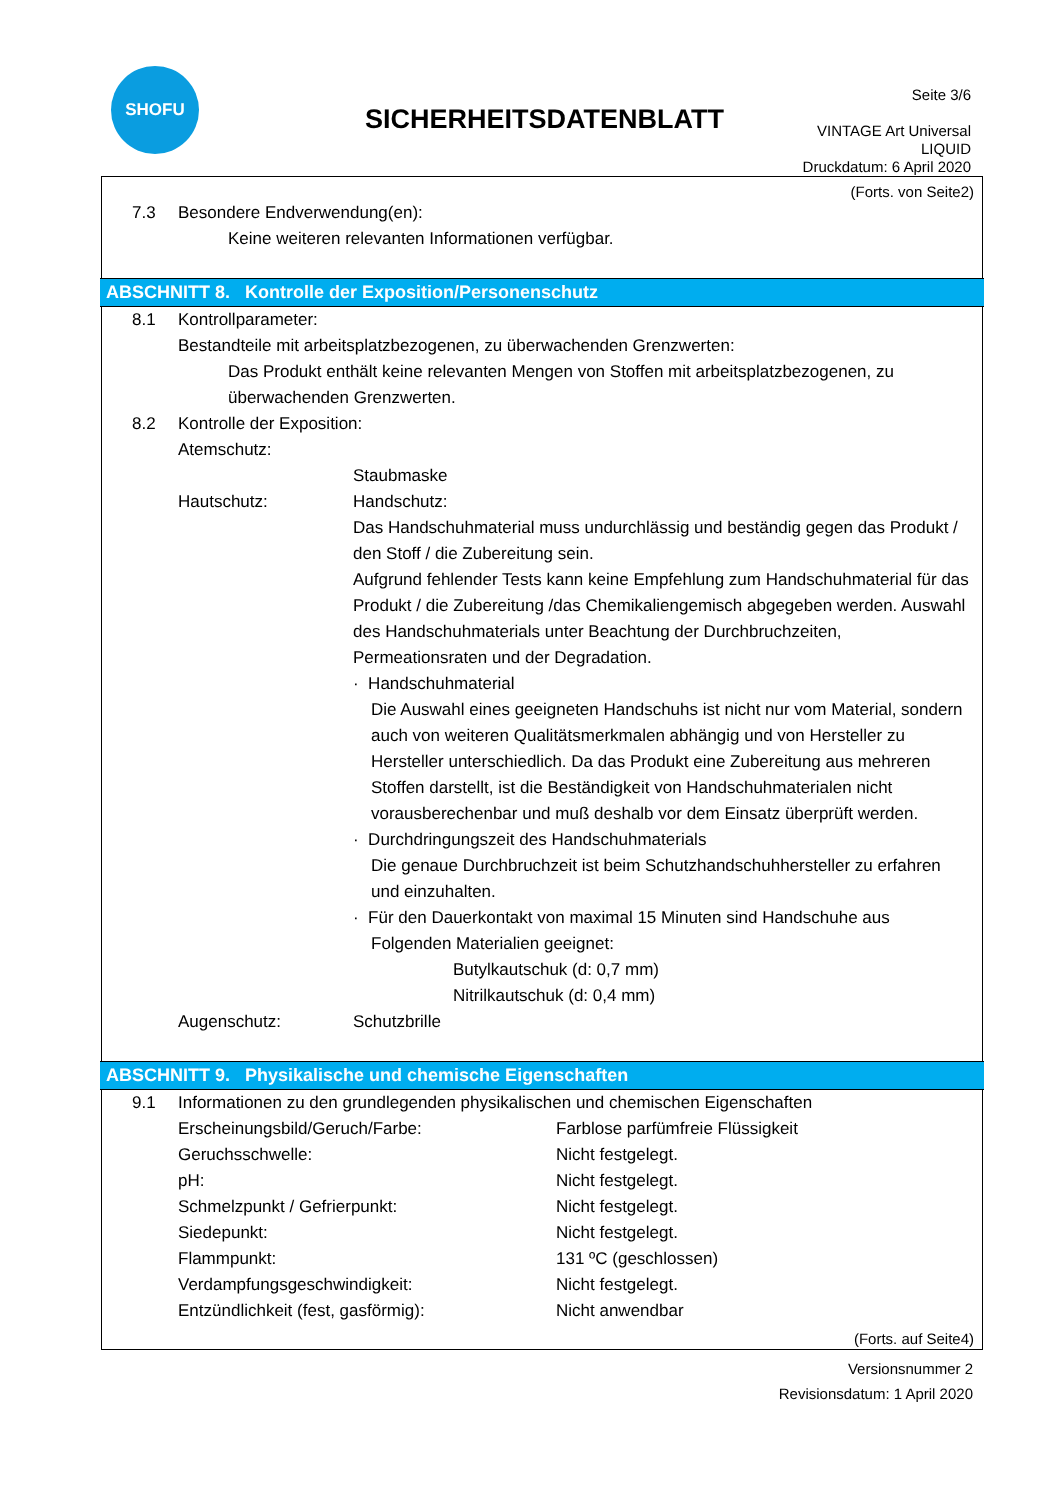SHOFU
SICHERHEITSDATENBLATT
Seite 3/6
VINTAGE Art Universal
LIQUID
Druckdatum: 6 April 2020
(Forts. von Seite2)
7.3 Besondere Endverwendung(en):
Keine weiteren relevanten Informationen verfügbar.
ABSCHNITT 8. Kontrolle der Exposition/Personenschutz
8.1 Kontrollparameter:
Bestandteile mit arbeitsplatzbezogenen, zu überwachenden Grenzwerten:
Das Produkt enthält keine relevanten Mengen von Stoffen mit arbeitsplatzbezogenen, zu überwachenden Grenzwerten.
8.2 Kontrolle der Exposition:
| Atemschutz: | |
| | Staubmaske |
| Hautschutz: | Handschutz: Das Handschuhmaterial muss undurchlässig und beständig gegen das Produkt / den Stoff / die Zubereitung sein. Aufgrund fehlender Tests kann keine Empfehlung zum Handschuhmaterial für das Produkt / die Zubereitung /das Chemikaliengemisch abgegeben werden. Auswahl des Handschuhmaterials unter Beachtung der Durchbruchzeiten, Permeationsraten und der Degradation. · Handschuhmaterial Die Auswahl eines geeigneten Handschuhs ist nicht nur vom Material, sondern auch von weiteren Qualitätsmerkmalen abhängig und von Hersteller zu Hersteller unterschiedlich. Da das Produkt eine Zubereitung aus mehreren Stoffen darstellt, ist die Beständigkeit von Handschuhmaterialen nicht vorausberechenbar und muß deshalb vor dem Einsatz überprüft werden. · Durchdringungszeit des Handschuhmaterials Die genaue Durchbruchzeit ist beim Schutzhandschuhhersteller zu erfahren und einzuhalten. · Für den Dauerkontakt von maximal 15 Minuten sind Handschuhe aus Folgenden Materialien geeignet: Butylkautschuk (d: 0,7 mm) Nitrilkautschuk (d: 0,4 mm) |
| Augenschutz: | Schutzbrille |
ABSCHNITT 9. Physikalische und chemische Eigenschaften
9.1 Informationen zu den grundlegenden physikalischen und chemischen Eigenschaften
| Erscheinungsbild/Geruch/Farbe: | Farblose parfümfreie Flüssigkeit |
| Geruchsschwelle: | Nicht festgelegt. |
| pH: | Nicht festgelegt. |
| Schmelzpunkt / Gefrierpunkt: | Nicht festgelegt. |
| Siedepunkt: | Nicht festgelegt. |
| Flammpunkt: | 131 ºC (geschlossen) |
| Verdampfungsgeschwindigkeit: | Nicht festgelegt. |
| Entzündlichkeit (fest, gasförmig): | Nicht anwendbar |
(Forts. auf Seite4)
Versionsnummer 2
Revisionsdatum: 1 April 2020